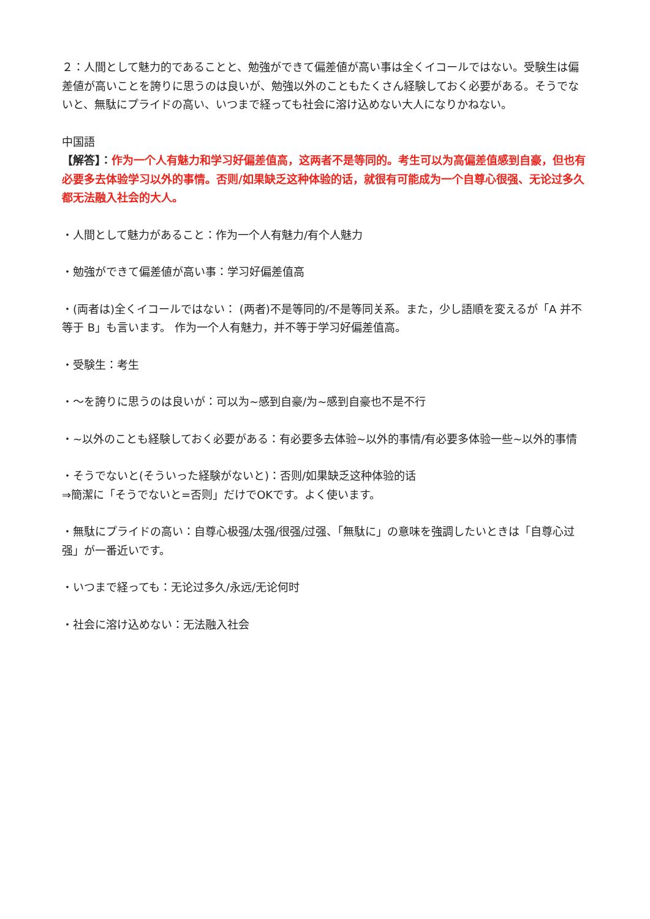２：人間として魅力的であることと、勉強ができて偏差値が高い事は全くイコールではない。受験生は偏差値が高いことを誇りに思うのは良いが、勉強以外のこともたくさん経験しておく必要がある。そうでないと、無駄にプライドの高い、いつまで経っても社会に溶け込めない大人になりかねない。
中国語
【解答】：作为一个人有魅力和学习好偏差值高，这两者不是等同的。考生可以为高偏差值感到自豪，但也有必要多去体验学习以外的事情。否则/如果缺乏这种体验的话，就很有可能成为一个自尊心很强、无论过多久都无法融入社会的大人。
・人間として魅力があること：作为一个人有魅力/有个人魅力
・勉強ができて偏差値が高い事：学习好偏差值高
・(両者は)全くイコールではない： (两者)不是等同的/不是等同关系。また，少し語順を変えるが「A 并不等于 B」も言います。 作为一个人有魅力，并不等于学习好偏差值高。
・受験生：考生
・～を誇りに思うのは良いが：可以为~感到自豪/为~感到自豪也不是不行
・~以外のことも経験しておく必要がある：有必要多去体验~以外的事情/有必要多体验一些~以外的事情
・そうでないと(そういった経験がないと)：否则/如果缺乏这种体验的话
⇒簡潔に「そうでないと=否则」だけでOKです。よく使います。
・無駄にプライドの高い：自尊心极强/太强/很强/过强、「無駄に」の意味を強調したいときは「自尊心过强」が一番近いです。
・いつまで経っても：无论过多久/永远/无论何时
・社会に溶け込めない：无法融入社会